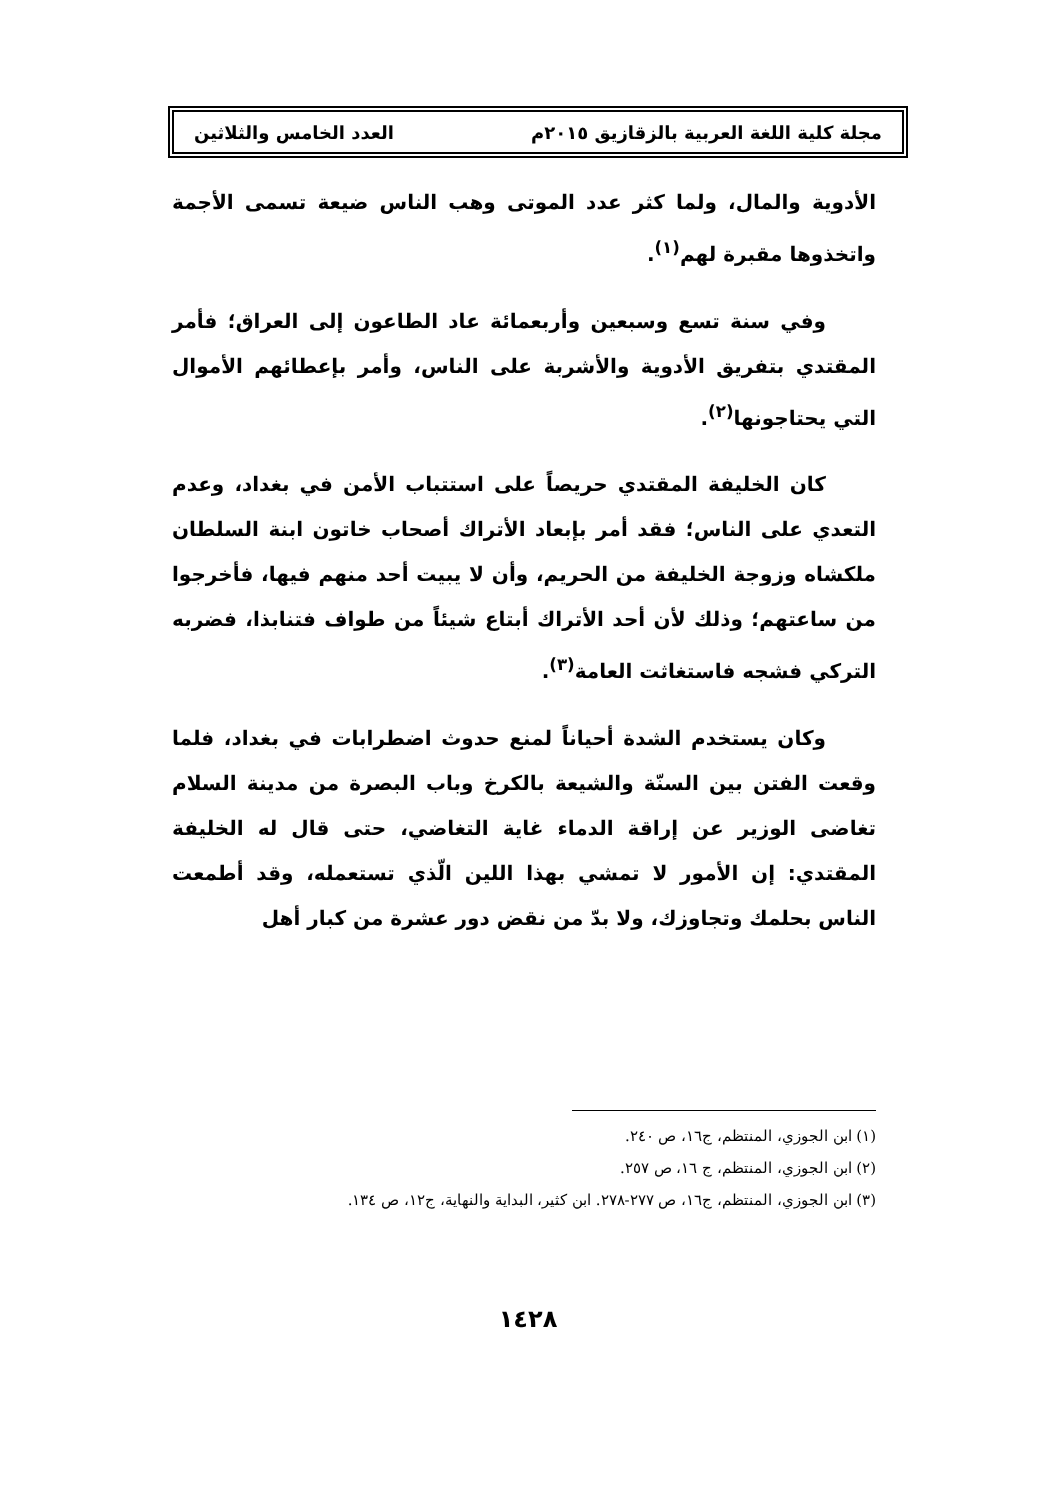مجلة كلية اللغة العربية بالزقازيق ٢٠١٥م العدد الخامس والثلاثين
الأدوية والمال، ولما كثر عدد الموتى وهب الناس ضيعة تسمى الأجمة واتخذوها مقبرة لهم<sup>(١)</sup>.
وفي سنة تسع وسبعين وأربعمائة عاد الطاعون إلى العراق؛ فأمر المقتدي بتفريق الأدوية والأشربة على الناس، وأمر بإعطائهم الأموال التي يحتاجونها<sup>(٢)</sup>.
كان الخليفة المقتدي حريصاً على استتباب الأمن في بغداد، وعدم التعدي على الناس؛ فقد أمر بإبعاد الأتراك أصحاب خاتون ابنة السلطان ملكشاه وزوجة الخليفة من الحريم، وأن لا يبيت أحد منهم فيها، فأخرجوا من ساعتهم؛ وذلك لأن أحد الأتراك أبتاع شيئاً من طواف فتنابذا، فضربه التركي فشجه فاستغاثت العامة<sup>(٣)</sup>.
وكان يستخدم الشدة أحياناً لمنع حدوث اضطرابات في بغداد، فلما وقعت الفتن بين السنّة والشيعة بالكرخ وباب البصرة من مدينة السلام تغاضى الوزير عن إراقة الدماء غاية التغاضي، حتى قال له الخليفة المقتدي: إن الأمور لا تمشي بهذا اللين الّذي تستعمله، وقد أطمعت الناس بحلمك وتجاوزك، ولا بدّ من نقض دور عشرة من كبار أهل
(١) ابن الجوزي، المنتظم، ج١٦، ص ٢٤٠.
(٢) ابن الجوزي، المنتظم، ج ١٦، ص ٢٥٧.
(٣) ابن الجوزي، المنتظم، ج١٦، ص ٢٧٧-٢٧٨. ابن كثير، البداية والنهاية، ج١٢، ص ١٣٤.
١٤٢٨